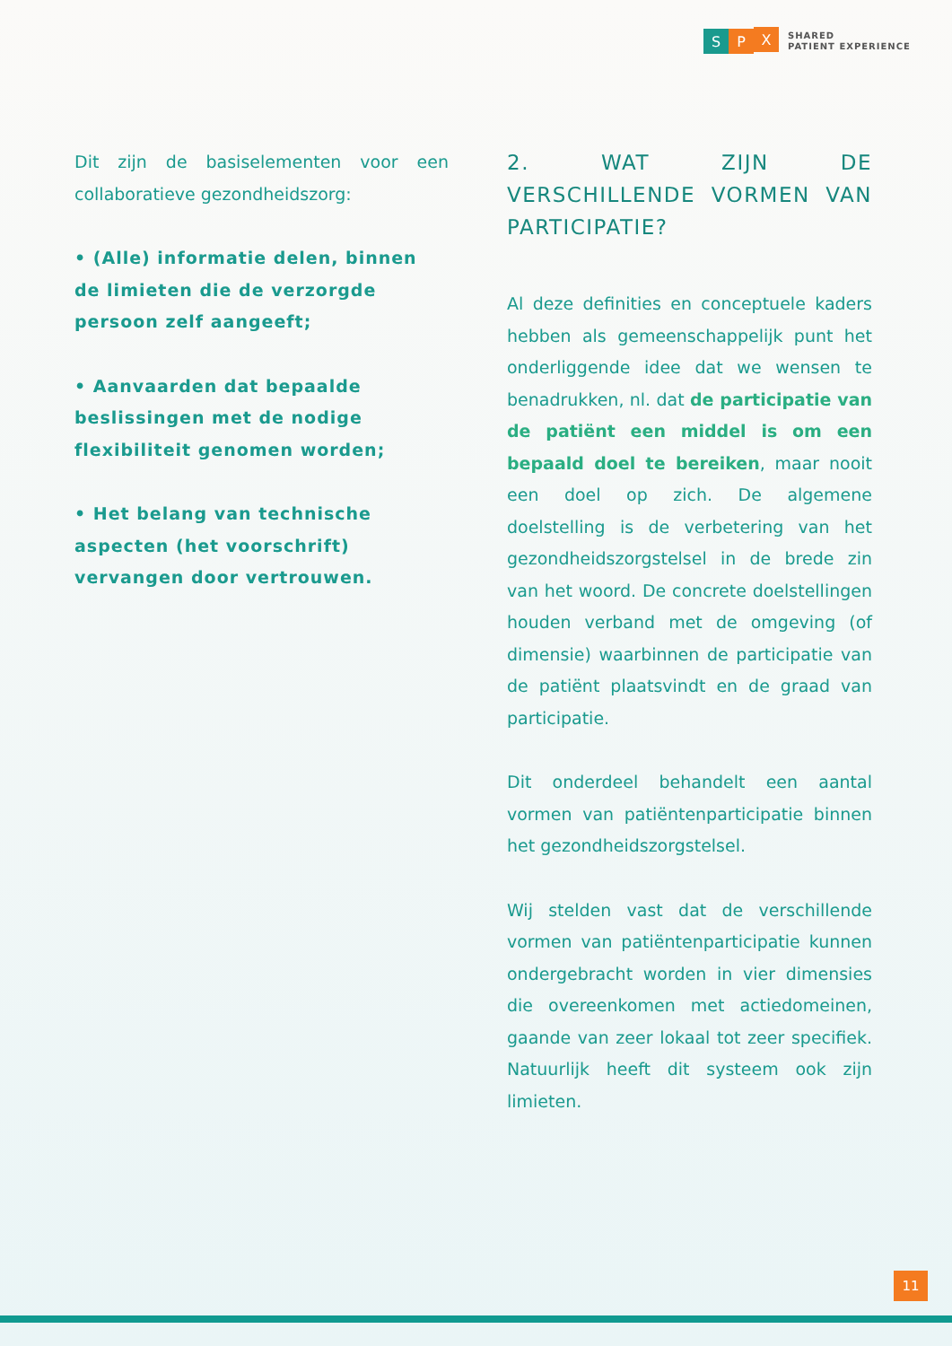S P
X
SHARED
PATIENT EXPERIENCE
Dit zijn de basiselementen voor een collaboratieve gezondheidszorg:
• (Alle) informatie delen, binnen de limieten die de verzorgde persoon zelf aangeeft;
• Aanvaarden dat bepaalde beslissingen met de nodige flexibiliteit genomen worden;
• Het belang van technische aspecten (het voorschrift) vervangen door vertrouwen.
2. WAT ZIJN DE VERSCHILLENDE VORMEN VAN PARTICIPATIE?
Al deze definities en conceptuele kaders hebben als gemeenschappelijk punt het onderliggende idee dat we wensen te benadrukken, nl. dat de participatie van de patiënt een middel is om een bepaald doel te bereiken, maar nooit een doel op zich. De algemene doelstelling is de verbetering van het gezondheidszorgstelsel in de brede zin van het woord. De concrete doelstellingen houden verband met de omgeving (of dimensie) waarbinnen de participatie van de patiënt plaatsvindt en de graad van participatie.
Dit onderdeel behandelt een aantal vormen van patiëntenparticipatie binnen het gezondheidszorgstelsel.
Wij stelden vast dat de verschillende vormen van patiëntenparticipatie kunnen ondergebracht worden in vier dimensies die overeenkomen met actiedomeinen, gaande van zeer lokaal tot zeer specifiek. Natuurlijk heeft dit systeem ook zijn limieten.
11